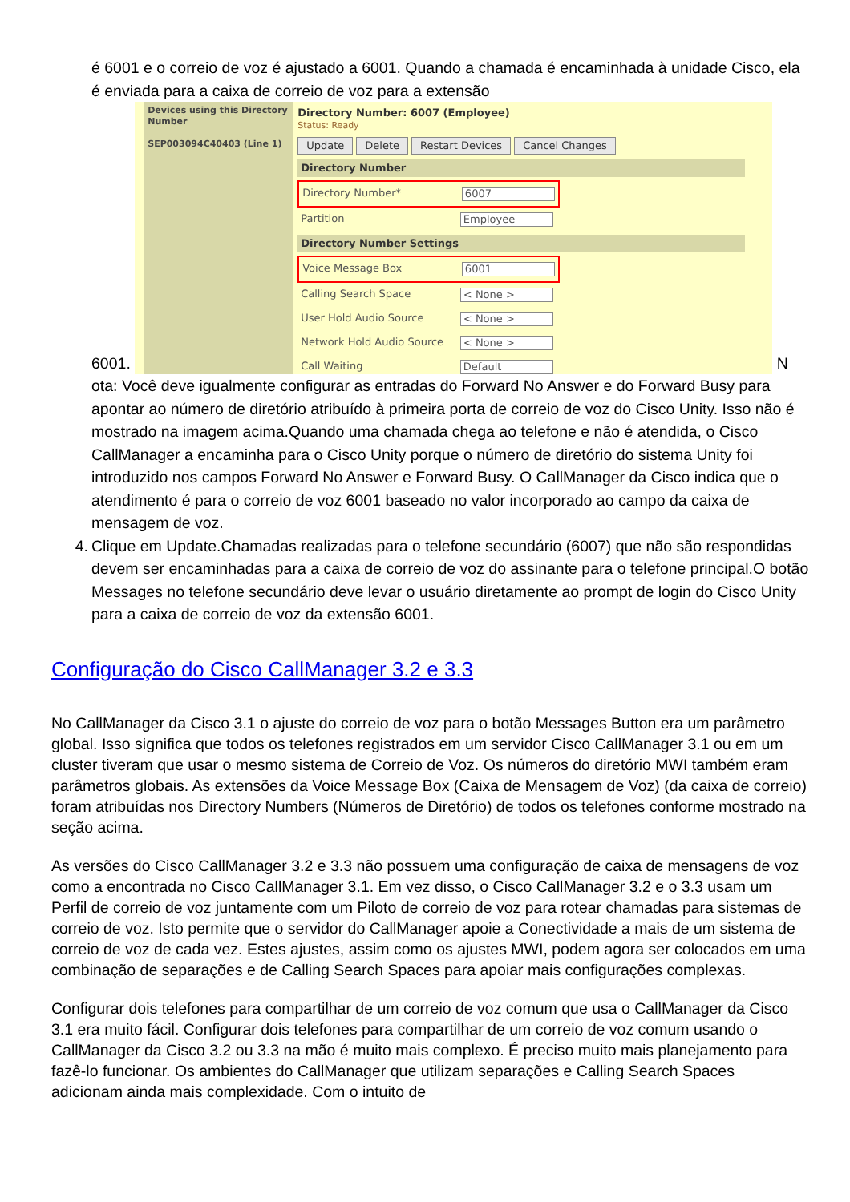é 6001 e o correio de voz é ajustado a 6001. Quando a chamada é encaminhada à unidade Cisco, ela é enviada para a caixa de correio de voz para a extensão
6001. Devices using this Directory Number
SEP003094C40403 (Line 1)
Directory Number: 6007 (Employee)
Status: Ready
Update Delete Restart Devices Cancel Changes
Directory Number
Directory Number* 6007
Partition Employee
Directory Number Settings
Voice Message Box 6001
Calling Search Space < None >
User Hold Audio Source < None >
Network Hold Audio Source < None >
Call Waiting Default
N
ota: Você deve igualmente configurar as entradas do Forward No Answer e do Forward Busy para apontar ao número de diretório atribuído à primeira porta de correio de voz do Cisco Unity. Isso não é mostrado na imagem acima.Quando uma chamada chega ao telefone e não é atendida, o Cisco CallManager a encaminha para o Cisco Unity porque o número de diretório do sistema Unity foi introduzido nos campos Forward No Answer e Forward Busy. O CallManager da Cisco indica que o atendimento é para o correio de voz 6001 baseado no valor incorporado ao campo da caixa de mensagem de voz.
4. Clique em Update.Chamadas realizadas para o telefone secundário (6007) que não são respondidas devem ser encaminhadas para a caixa de correio de voz do assinante para o telefone principal.O botão Messages no telefone secundário deve levar o usuário diretamente ao prompt de login do Cisco Unity para a caixa de correio de voz da extensão 6001.
Configuração do Cisco CallManager 3.2 e 3.3
No CallManager da Cisco 3.1 o ajuste do correio de voz para o botão Messages Button era um parâmetro global. Isso significa que todos os telefones registrados em um servidor Cisco CallManager 3.1 ou em um cluster tiveram que usar o mesmo sistema de Correio de Voz. Os números do diretório MWI também eram parâmetros globais. As extensões da Voice Message Box (Caixa de Mensagem de Voz) (da caixa de correio) foram atribuídas nos Directory Numbers (Números de Diretório) de todos os telefones conforme mostrado na seção acima.
As versões do Cisco CallManager 3.2 e 3.3 não possuem uma configuração de caixa de mensagens de voz como a encontrada no Cisco CallManager 3.1. Em vez disso, o Cisco CallManager 3.2 e o 3.3 usam um Perfil de correio de voz juntamente com um Piloto de correio de voz para rotear chamadas para sistemas de correio de voz. Isto permite que o servidor do CallManager apoie a Conectividade a mais de um sistema de correio de voz de cada vez. Estes ajustes, assim como os ajustes MWI, podem agora ser colocados em uma combinação de separações e de Calling Search Spaces para apoiar mais configurações complexas.
Configurar dois telefones para compartilhar de um correio de voz comum que usa o CallManager da Cisco 3.1 era muito fácil. Configurar dois telefones para compartilhar de um correio de voz comum usando o CallManager da Cisco 3.2 ou 3.3 na mão é muito mais complexo. É preciso muito mais planejamento para fazê-lo funcionar. Os ambientes do CallManager que utilizam separações e Calling Search Spaces adicionam ainda mais complexidade. Com o intuito de